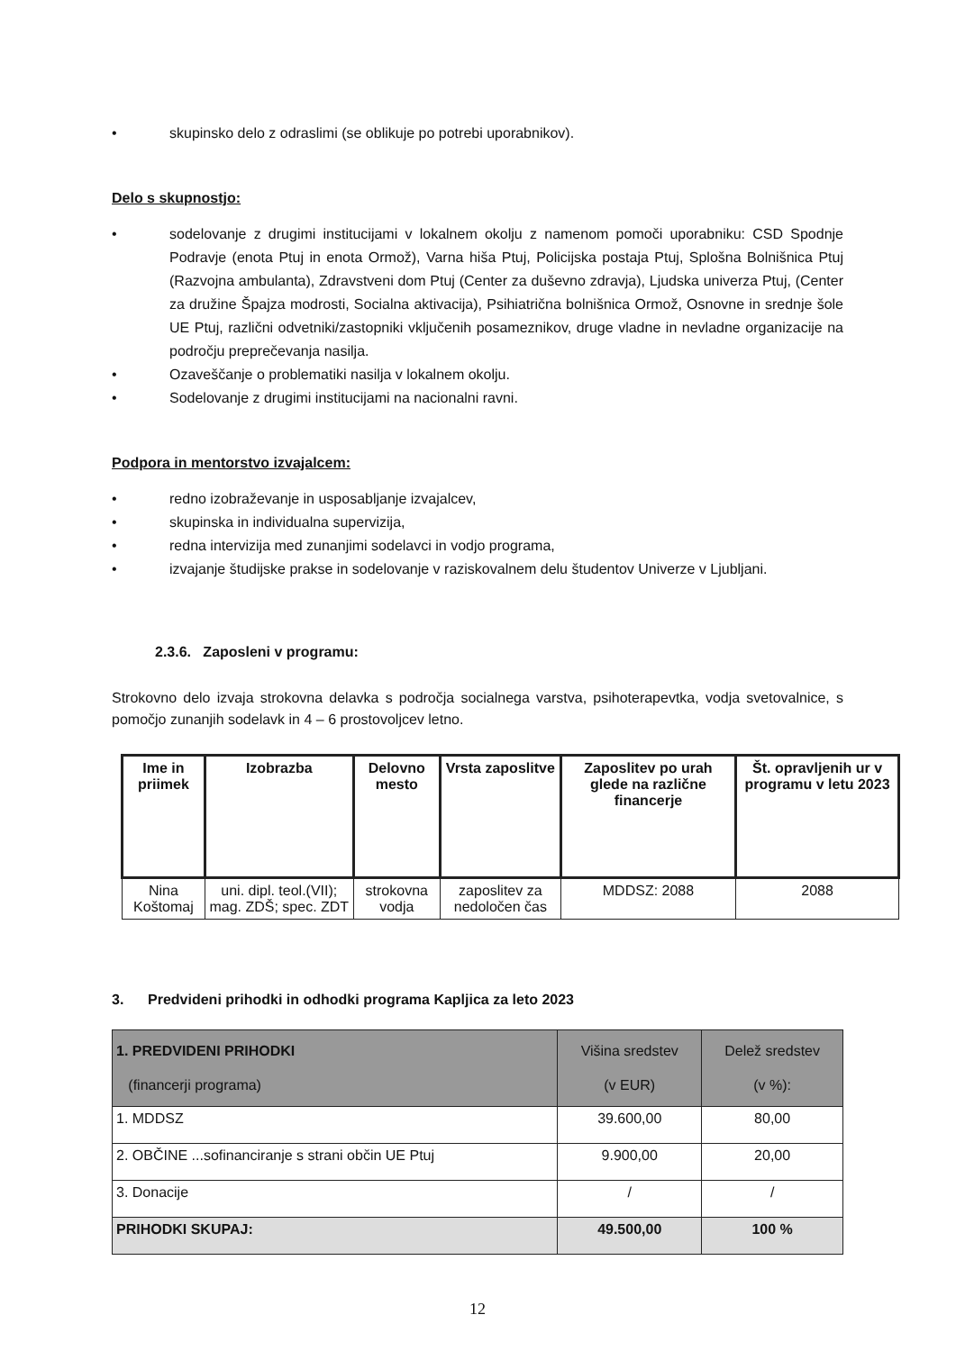• skupinsko delo z odraslimi (se oblikuje po potrebi uporabnikov).
Delo s skupnostjo:
• sodelovanje z drugimi institucijami v lokalnem okolju z namenom pomoči uporabniku: CSD Spodnje Podravje (enota Ptuj in enota Ormož), Varna hiša Ptuj, Policijska postaja Ptuj, Splošna Bolnišnica Ptuj (Razvojna ambulanta), Zdravstveni dom Ptuj (Center za duševno zdravja), Ljudska univerza Ptuj, (Center za družine Špajza modrosti, Socialna aktivacija), Psihiatrična bolnišnica Ormož, Osnovne in srednje šole UE Ptuj, različni odvetniki/zastopniki vključenih posameznikov, druge vladne in nevladne organizacije na področju preprečevanja nasilja.
• Ozaveščanje o problematiki nasilja v lokalnem okolju.
• Sodelovanje z drugimi institucijami na nacionalni ravni.
Podpora in mentorstvo izvajalcem:
• redno izobraževanje in usposabljanje izvajalcev,
• skupinska in individualna supervizija,
• redna intervizija med zunanjimi sodelavci in vodjo programa,
• izvajanje študijske prakse in sodelovanje v raziskovalnem delu študentov Univerze v Ljubljani.
2.3.6. Zaposleni v programu:
Strokovno delo izvaja strokovna delavka s področja socialnega varstva, psihoterapevtka, vodja svetovalnice, s pomočjo zunanjih sodelavk in 4 – 6 prostovoljcev letno.
| Ime in priimek | Izobrazba | Delovno mesto | Vrsta zaposlitve | Zaposlitev po urah glede na različne financerje | Št. opravljenih ur v programu v letu 2023 |
| --- | --- | --- | --- | --- | --- |
| Nina Koštomaj | uni. dipl. teol.(VII); mag. ZDŠ; spec. ZDT | strokovna vodja | zaposlitev za nedoločen čas | MDDSZ: 2088 | 2088 |
3. Predvideni prihodki in odhodki programa Kapljica za leto 2023
| 1. PREDVIDENI PRIHODKI (financerji programa) | Višina sredstev (v EUR) | Delež sredstev (v %): |
| 1. MDDSZ | 39.600,00 | 80,00 |
| 2. OBČINE ...sofinanciranje s strani občin UE Ptuj | 9.900,00 | 20,00 |
| 3. Donacije | / | / |
| PRIHODKI SKUPAJ: | 49.500,00 | 100 % |
12